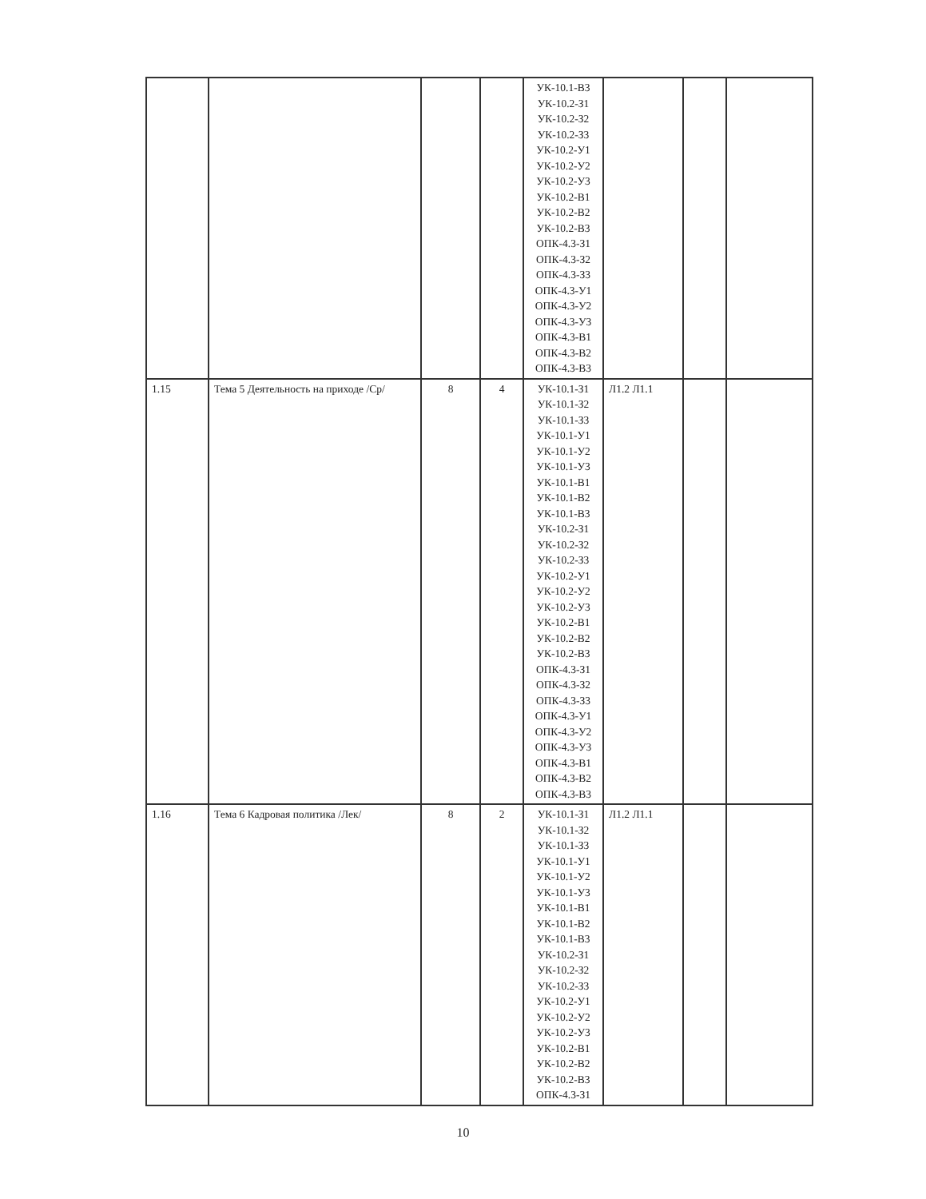| | | | | УК-10.1-В3 УК-10.2-З1 УК-10.2-З2 УК-10.2-З3 УК-10.2-У1 УК-10.2-У2 УК-10.2-У3 УК-10.2-В1 УК-10.2-В2 УК-10.2-В3 ОПК-4.3-З1 ОПК-4.3-З2 ОПК-4.3-З3 ОПК-4.3-У1 ОПК-4.3-У2 ОПК-4.3-У3 ОПК-4.3-В1 ОПК-4.3-В2 ОПК-4.3-В3 | | | |
| 1.15 | Тема 5 Деятельность на приходе /Ср/ | 8 | 4 | УК-10.1-З1 УК-10.1-З2 УК-10.1-З3 УК-10.1-У1 УК-10.1-У2 УК-10.1-У3 УК-10.1-В1 УК-10.1-В2 УК-10.1-В3 УК-10.2-З1 УК-10.2-З2 УК-10.2-З3 УК-10.2-У1 УК-10.2-У2 УК-10.2-У3 УК-10.2-В1 УК-10.2-В2 УК-10.2-В3 ОПК-4.3-З1 ОПК-4.3-З2 ОПК-4.3-З3 ОПК-4.3-У1 ОПК-4.3-У2 ОПК-4.3-У3 ОПК-4.3-В1 ОПК-4.3-В2 ОПК-4.3-В3 | Л1.2 Л1.1 | | |
| 1.16 | Тема 6 Кадровая политика /Лек/ | 8 | 2 | УК-10.1-З1 УК-10.1-З2 УК-10.1-З3 УК-10.1-У1 УК-10.1-У2 УК-10.1-У3 УК-10.1-В1 УК-10.1-В2 УК-10.1-В3 УК-10.2-З1 УК-10.2-З2 УК-10.2-З3 УК-10.2-У1 УК-10.2-У2 УК-10.2-У3 УК-10.2-В1 УК-10.2-В2 УК-10.2-В3 ОПК-4.3-З1 | Л1.2 Л1.1 | | |
10